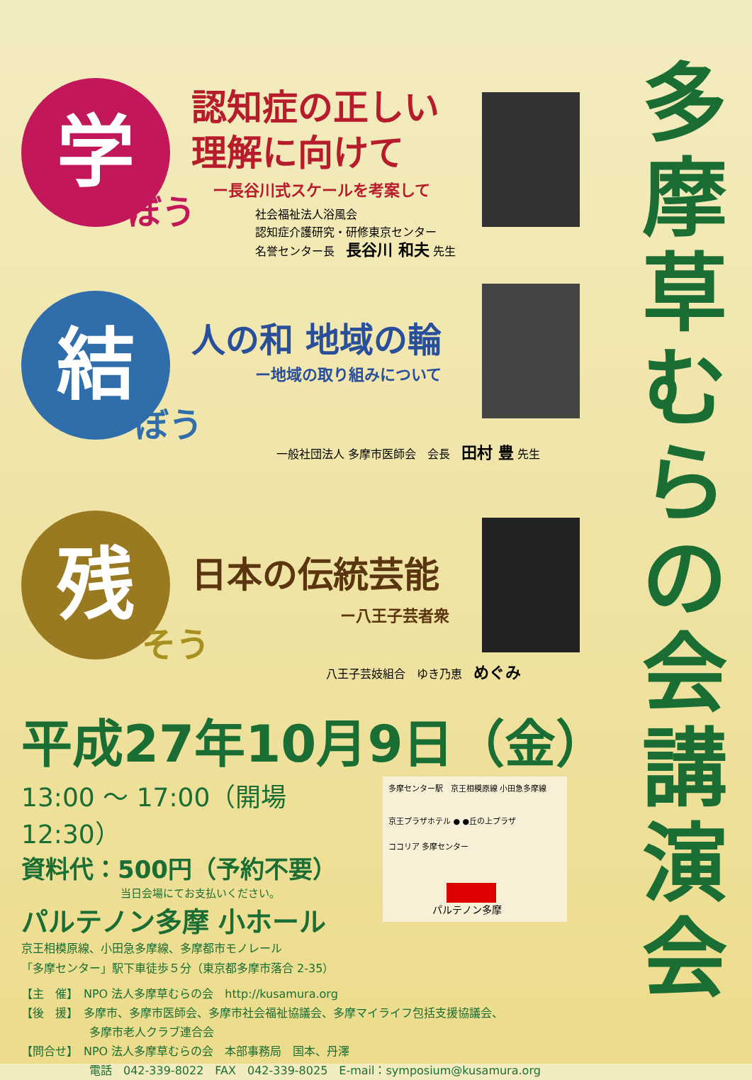多摩草むらの会講演会
学
ぼう
認知症の正しい
理解に向けて
ー長谷川式スケールを考案して
社会福祉法人浴風会
認知症介護研究・研修東京センター
名誉センター長　長谷川 和夫 先生
結
ぼう
人の和 地域の輪
ー地域の取り組みについて
一般社団法人 多摩市医師会　会長　田村 豊 先生
残
そう
日本の伝統芸能
ー八王子芸者衆
八王子芸妓組合　ゆき乃恵　めぐみ
平成27年10月9日（金）
13:00 〜 17:00（開場 12:30）
資料代：500円（予約不要）
当日会場にてお支払いください。
パルテノン多摩 小ホール
京王相模原線、小田急多摩線、多摩都市モノレール
「多摩センター」駅下車徒歩５分（東京都多摩市落合 2-35）
多摩センター駅　京王相模原線 小田急多摩線
京王プラザホテル ● ●丘の上プラザ
ココリア 多摩センター
パルテノン多摩
【主　催】　NPO 法人多摩草むらの会　http://kusamura.org
【後　援】　多摩市、多摩市医師会、多摩市社会福祉協議会、多摩マイライフ包括支援協議会、
　　　　　　多摩市老人クラブ連合会
【問合せ】　NPO 法人多摩草むらの会　本部事務局　国本、丹澤
　　　　　　電話　042-339-8022　FAX　042-339-8025　E-mail：symposium@kusamura.org